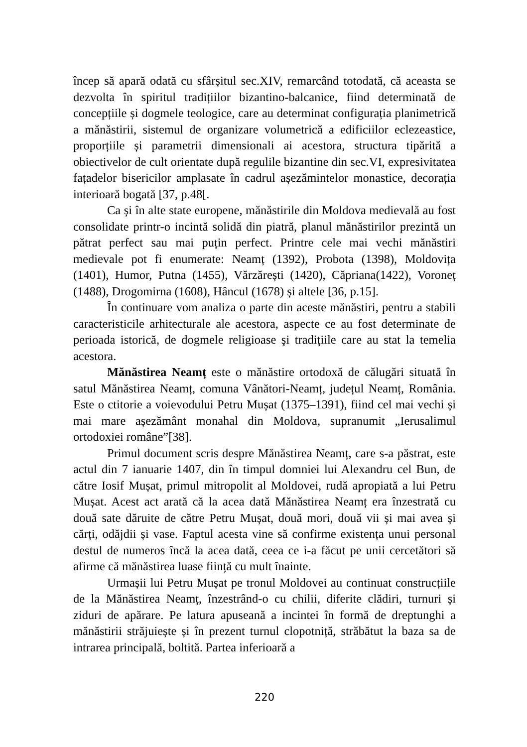încep să apară odată cu sfârșitul sec.XIV, remarcând totodată, că aceasta se dezvolta în spiritul tradițiilor bizantino-balcanice, fiind determinată de concepțiile și dogmele teologice, care au determinat configurația planimetrică a mănăstirii, sistemul de organizare volumetrică a edificiilor eclezeastice, proporțiile și parametrii dimensionali ai acestora, structura tipărită a obiectivelor de cult orientate după regulile bizantine din sec.VI, expresivitatea fațadelor bisericilor amplasate în cadrul așezămintelor monastice, decorația interioară bogată [37, p.48[.
Ca și în alte state europene, mănăstirile din Moldova medievală au fost consolidate printr-o incintă solidă din piatră, planul mănăstirilor prezintă un pătrat perfect sau mai puțin perfect. Printre cele mai vechi mănăstiri medievale pot fi enumerate: Neamț (1392), Probota (1398), Moldovița (1401), Humor, Putna (1455), Vărzărești (1420), Căpriana(1422), Voroneț (1488), Drogomirna (1608), Hâncul (1678) și altele [36, p.15].
În continuare vom analiza o parte din aceste mănăstiri, pentru a stabili caracteristicile arhitecturale ale acestora, aspecte ce au fost determinate de perioada istorică, de dogmele religioase şi tradiţiile care au stat la temelia acestora.
Mănăstirea Neamț este o mănăstire ortodoxă de călugări situată în satul Mănăstirea Neamț, comuna Vânători-Neamț, județul Neamț, România. Este o ctitorie a voievodului Petru Mușat (1375–1391), fiind cel mai vechi și mai mare așezământ monahal din Moldova, supranumit „Ierusalimul ortodoxiei române”[38].
Primul document scris despre Mănăstirea Neamț, care s-a păstrat, este actul din 7 ianuarie 1407, din în timpul domniei lui Alexandru cel Bun, de către Iosif Mușat, primul mitropolit al Moldovei, rudă apropiată a lui Petru Mușat. Acest act arată că la acea dată Mănăstirea Neamț era înzestrată cu două sate dăruite de către Petru Mușat, două mori, două vii și mai avea și cărți, odăjdii și vase. Faptul acesta vine să confirme existența unui personal destul de numeros încă la acea dată, ceea ce i-a făcut pe unii cercetători să afirme că mănăstirea luase ființă cu mult înainte.
Urmașii lui Petru Mușat pe tronul Moldovei au continuat construcțiile de la Mănăstirea Neamț, înzestrând-o cu chilii, diferite clădiri, turnuri și ziduri de apărare. Pe latura apuseană a incintei în formă de dreptunghi a mănăstirii străjuiește și în prezent turnul clopotniță, străbătut la baza sa de intrarea principală, boltită. Partea inferioară a
220